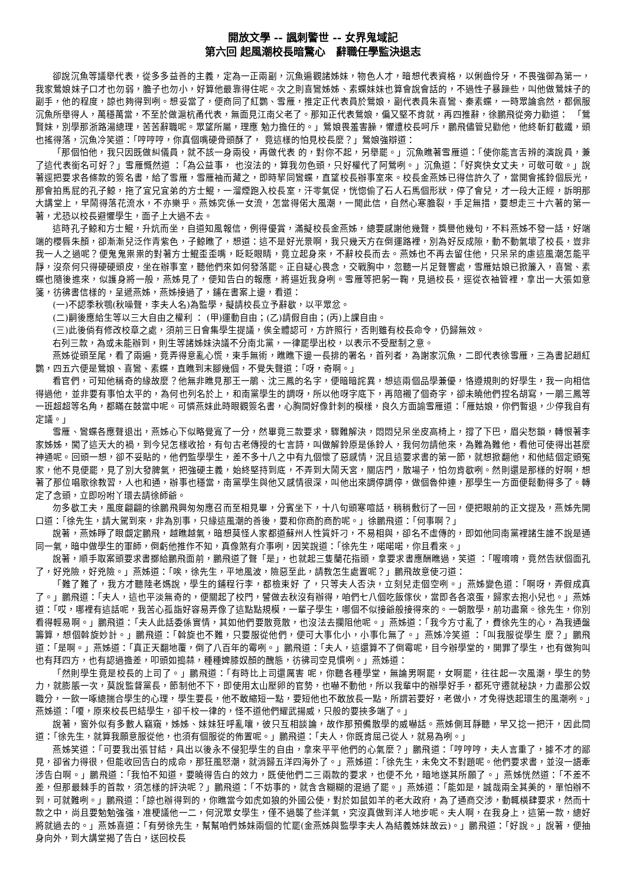開放文學 -- 諷刺警世 -- 女界鬼域記
第六回 起風潮校長暗驚心　辭職任學監決退志
卻說沉魚等議舉代表，從多多益善的主義，定為一正兩副，沉魚遍觀諸姊妹，物色人才，暗想代表資格，以俐齒伶牙，不畏強御為第一，我家鶯娘妹子口才也勿弱，膽子也勿小，好算他最靠得住呢。次之則喜鸞姊姊、素蝶妹妹也算會說會話的，不過性子暴躁些，叫他做鶯妹子的副手，他的程度，諒也夠得到咧。想妥當了，便商同了紅鸚、雪雁，推定正代表員於鶯娘，副代表員朱喜鸞、秦素蝶，一時眾論翕然，都佩服沉魚所舉得人，萬穩萬當，不至於做滬杭甬代表，無面見江南父老了。那知正代表鶯娘，偏又堅不肯就，再四推辭，徐鵬飛從旁力勸道：　「鶯賢妹，別學那浙路湯總理，苦苦辭職呢。眾望所屬，理應 勉力擔任的。」鶯娘畏羞害臊，懼遭校長呵斥，鵬飛儘管兒勸他，他終斬釘截鐵，頭也搖得落，沉魚冷笑道：「哼哼哼，你真個嘴硬骨頭酥了， 竟這樣的怕見校長麼？」鶯娘強辯道：
「那個怕他，我只因既做糾儀員，就不該一身兩役，再做代表 的，對你不起，另舉罷。」沉魚瞧著雪雁道：「使你能言舌辨的演說員，兼了這代表銜名可好？」雪雁慨然道 ：「為公益事， 也沒法的，算我勿色頭，只好權代了阿鶯咧。」沉魚道：「好爽快女丈夫，可敬可敬。」說著逕把要求各條款的簽名書，給了雪雁，雪雁袖而藏之，即時挈同鸞蝶，直望校長辦事室來。校長金燕姊已得信許久了，當開會搖鈴個辰光，那會拍馬屁的孔子鯨，拖了宜兄宜弟的方士鯤，一溜煙跑入校長室，汗零氣促，恍惚偷了石人石馬個形狀，停了會兒，才一段大正經，訴明那大講堂上，早鬧得落花流水，不亦樂乎。燕姊究係一女流，怎當得偌大風潮，一聞此信，自然心寒膽裂，手足無措，要想走三十六著的第一著，尤恐以校長避懼學生，面子上大過不去。
這時孔子鯨和方士鯤，升炕而坐，自道知風報信，例得優賞，滿擬校長金燕姊，總要感謝他幾聲，獎譽他幾句，不料燕姊不發一話，好端端的櫻唇朱顏，卻漸漸兒泛作青紫色，子鯨瞧了，想道：這不是好光景啊，我只幾天方在倒運路裡，別為好反成隙，動不動氣壞了校長，豈非我一人之過呢？便鬼鬼祟祟的對著方士鯤歪歪嘴，眨眨眼睛，竟立起身來，不辭校長而去。燕姊也不再去留住他，只呆呆的慮這風潮怎能平靜，沒奈何只得硬硬頭皮，坐在辦事室，聽他們來如何發落罷。正自疑心畏念，交戰胸中，忽聽一片足聲響處，雪雁姑娘已掀簾入，喜鸞、素蝶也隨後進來，似護身將一般，燕姊見了，便知告白的報應，將逼近我身咧。雪雁等把躬一鞠，見過校長，逕從衣袖管裡，拿出一大張如意箋，彷彿書信樣的，呈遞燕姊，燕姊接過了，鋪在書案上邊，看道：
(一)不認季秋鶚(秋噪聲，李夫人名)為監學，擬請校長立予辭歇，以平眾忿。
(二)嗣後應給生等以三大自由之權利 ： (甲)運動自由；(乙)請假自由；(丙)上課自由。
(三)此後倘有修改校章之處，須前三日會集學生提議，俟全體認可，方許照行，否則雖有校長命令，仍歸無效。
右列三款，為或未能辦到，則生等諸姊妹決議不分南北黨，一律罷學出校，以表示不受壓制之意。
燕姊從頭至尾，看了兩遍，竟弄得意亂心慌，束手無術，瞧瞧下邊一長排的署名，首列者，為謝家沉魚，二即代表徐雪雁，三為書記趙紅鸚，四五六便是鶯娘、喜鸞、素蝶，直瞧到末腳幾個，不覺失聲道：「呀，奇啊。」
看官們，可知他稱奇的緣故麼？他無非瞧見那王一鵑、沈三鳳的名字，便暗暗詫異，想這兩個品學兼優，恪遵規則的好學生，我一向相信得過他，並非要有事怕太平的，為何也列名於上，和南黨學生的調呀，所以他呀字底下，再陪襯了個奇字，卻未曉他們捏名胡寫，一鵑三鳳等一班超超等名角，都瞞在鼓當中呢。可憐燕妹此時眼觀簽名書，心胸間好像針刺的模樣，良久方面諭雪雁道：「雁姑娘，你們暫退，少停我自有定議。」
雪雁、鸞蝶各應聲退出，燕姊心下似略覺寬了一分，然畢竟三款要求，驟難解決，悶悶兒呆坐皮高椅上，撐了下巴，眉尖愁鎖，轉恨著李家姊姊，闖了這天大的禍，到今兒怎樣收拾，有句古老傳授的七言詩，叫做解鈴原是係鈴人，我何勿請他來，為難為難他，看他可使得出甚麼神通呢。回頭一想，卻不妥貼的，他們監學學生，差不多十八之中有九個懷了惡感情，況且這要求書的第一節，就想掀翻他，和他結個定頭冤家，他不見便罷，見了別大發脾氣，把強硬主義，始終堅持到底，不弄到大鬧天宮，關店門，散場子，怕勿肯歇咧。然則還是那樣的好啊，想著了那位唱歌徐教習，人也和通，辦事也穩當，南黨學生與他又感情很深，叫他出來調停調停，做個魯仲連，那學生一方面便鬆動得多了。轉定了念頭，立即吩咐丫環去請徐師爺。
勿多歇工夫，風度翩翩的徐鵬飛興匆匆應召而至相見畢，分賓坐下，十八句頭寒喧話，稍稍敷衍了一回，便把眼前的正文提及，燕姊先開口道：「徐先生，請大駕到來，非為別事，只緣這風潮的善後，要和你商酌商酌呢。」徐鵬飛道：「何事啊？」
說著，燕姊睜了眼覷定鵬飛，越瞧越氣，暗想莫怪人家都道蘇州人性質奸刁，不易相與，卻名不虛傳的，即如他同南黨裡諸生誰不說是通同一氣，暗中做學生的軍師，倒虧他推作不知，真像煞有介事咧，因笑說道：「徐先生，喏喏喏，你且看來。」
說著，順手取案頭要求書擲給鵬飛面前，鵬飛道了聲「是」，也就起三隻蘭花指頭，拿要求書應酬瞧過，笑道 ：「喔唷唷，竟然告狀個面孔了，好兇險，好兇險。」燕姊道：「唉，徐先生，平地風波，險惡至此，請教怎生處置呢？」鵬飛故意使刁道：
「難了難了，我方才聽陸老媽說，學生的鋪程行李，都檢束好 了，只等夫人否決，立刻兒走個空咧。」燕姊變色道：「啊呀，弄假成真了。」鵬飛道：「夫人，這也平淡無奇的，便關起了校門，譬做去秋沒有辦得，咱們七八個吃飯傢伙，當即各各滾蛋，歸家去抱小兒也。」燕姊道：「哎，哪裡有這話呢，我苦心孤詣好容易弄像了這點點規模，一輩子學生，哪個不似接爺般接得來的。一朝散學，前功盡棄。徐先生，你別看得輕易啊。」鵬飛道：「夫人此話委係實情，其如他們要散竟散，也沒法去攔阻他呢。」燕姊道：「我今方寸亂了，費徐先生的心，為我通盤籌算，想個斡旋妙計。」鵬飛道：「斡旋也不難，只要服從他們，便可大事化小，小事化無了。」燕姊冷笑道 ：「叫我服從學生 麼？」鵬飛道：「是啊。」燕姊道：「真正天翻地覆，倒了八百年的霉咧。」鵬飛道：「夫人，這還算不了倒霉呢，目今辦學堂的，開罪了學生，也有做狗叫也有拜四方，也有認過擔差，叩頭如搗蒜，種種婢膝奴顏的醜態，彷彿司空見慣咧。」燕姊道：
「然則學生竟是校長的上司了。」鵬飛道：「有時比上司還厲害 呢，你聽各種學堂，無論男啊罷，女啊罷，往往起一次風潮，學生的勢力，就膨脹一次，莫說監督黨長，節制他不下，即使用太山壓卵的官勢，也嚇不動他，所以我輩中的辦學好手，都死守遷就秘訣，力盡那公奴職分，一飲一啄總揣合學生的心理，學生要長，他不敢縮短一點，要短他也不敢放長一點，所謂若要好，老做小，才免得迭起環生的風潮咧。」燕姊道：「嗄，原來校長巴結學生，卻千校一律的，怪不道他們耀武揚威，只般的要挾多端了。」
說著，窗外似有多數人竊窺，姊姊、妹妹狂呼亂嚷，彼只互相談論，故作那預備散學的威嚇話。燕姊側耳靜聽，早又捻一把汗，因此問道：「徐先生，就算我願意服從他，也須有個服從的佈置呢。」鵬飛道：「夫人，你既肯屈己從人，就易為咧。」
燕姊笑道：「可要我出張甘結，具出以後永不侵犯學生的自由，拿來平平他們的心氣麼？」鵬飛道：「哼哼哼，夫人言重了，據不才的鄙見，卻省力得很，但能收回告白的成命，那狂風怒潮，就消歸五洋四海外了。」燕姊道：「徐先生，未免文不對題呢。他們要求書，並沒一語牽涉告白啊。」鵬飛道：「我怕不知道，要曉得告白的效力，既使他們二三兩款的要求，也便不允，暗地遂其所願了。」燕姊恍然道：「不差不差，但那最棘手的首款，須怎樣的評決呢？」鵬飛道：「不妨事的，就含含糊糊的混過了罷。」燕姊道：「能如是，誠哉兩全其美的，單怕辦不到，可就難咧。」鵬飛道：「諒也辦得到的，你瞧當今如虎如狼的外國公使，對於如鼠如羊的老大政府，為了通商交涉，動輒橫肆要求，然而十款之中，尚且要勉勉強強，准梗議他一二，何況眾女學生，僅不過襲了些洋氣，究沒真做到洋人地步呢。夫人啊，在我身上，這第一款，總好將就過去的。」燕姊喜道：「有勞徐先生，幫幫咱們姊妹兩個的忙罷(金燕姊與監學李夫人為結義姊妹故云)。」鵬飛道：「好說。」說著，便抽身向外，到大講堂揭了告白，送回校長